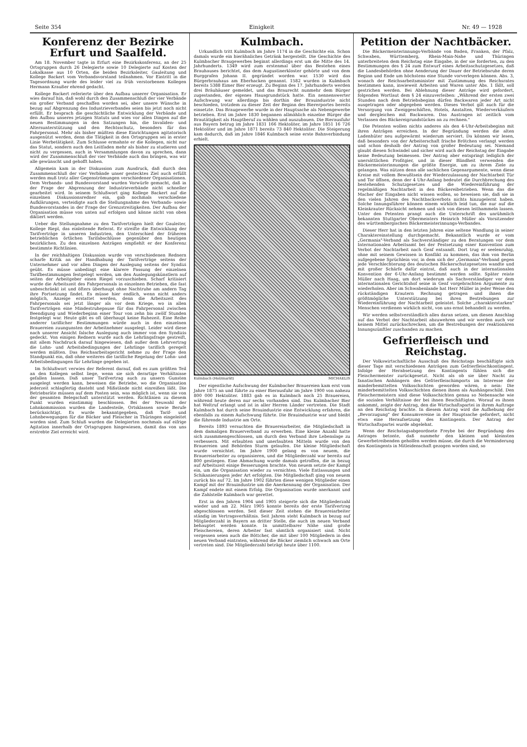Seite 354 Einigkeit Nr. 49 — 1928
Konferenz der Bezirke Erfurt und Saalfeld.
Am 18. November tagte in Erfurt eine Bezirkskonferenz, an der 25 Ortsgruppen durch 26 Delegierte sowie 10 Delegierte auf Kosten der Lokalkasse aus 10 Orten, die beiden Bezirksleiter, Gauleitung und Kollege Backert vom Verbandsvorstand teilnahmen. Vor Eintritt in die Tagesordnung wurde des leider viel zu früh verstorbenen Kollegen Hermann Kraußer ehrend gedacht.
Kollege Backert referierte über den Aufbau unserer Organisation. Er wies darauf hin, daß wohl durch den Zusammenschluß der vier Verbände ein großer Verband geschaffen worden sei, aber unsere Wünsche in bezug auf Abgrenzung des Industrieverbandes seien bis jetzt noch nicht erfüllt. Er besprach die geschichtliche Entwicklung der Verbände und den Aufbau unseres jetzigen Statuts und wies vor allen Dingen auf die neuen Bestimmungen in den Satzungen hin, die Invaliden- und Altersunterstützung und den Rechtsschutz, besonders für das Fahrpersonal. Mehr als bisher müßten diese Einrichtungen agitatorisch ausgenützt werden, denn die Tätigkeit in den Ortsgruppen sei in erster Linie Werbetätigkeit. Zum Schlusse ermahnte er die Kollegen, nicht nur das Statut, sondern auch den Leitfaden mehr als bisher zu studieren und nicht zu vergessen, auch in Versammlungen davon zu sprechen, dann wird der Zusammenschluß der vier Verbände auch das bringen, was wir alle gewünscht und gehofft haben.
Allgemein kam in der Diskussion zum Ausdruck, daß durch den Zusammenschluß der vier Verbände unser gestecktes Ziel auch erfüllt werden muß trotz aller Gegenströmungen verschiedener Organisationen. Dem Verbands- und Bundesvorstand wurden Vorwürfe gemacht, daß in der Frage der Abgrenzung der Industrieverbände nicht schneller gearbeitet wird. In seinem Schlußwort ging Kollege Backert auf die einzelnen Diskussionsredner ein, gab nochmals verschiedene Aufklärungen, verteidigte auch die Stellungnahme des Verbands- sowie Bundesvorstandes in der Frage der Grenzstreitigkeiten. Der Aufbau der Organisation müsse von unten auf erfolgen und könne nicht von oben diktiert werden.
Ueber die Stellungnahme zu den Tarifverträgen hielt der Gauleiter, Kollege Riepl, das einleitende Referat. Er streifte die Entwicklung der Tarifverträge in unseren Industrien, den Unterschied der früheren betrieblichen örtlichen Tarifabschlüsse gegenüber den heutigen bezirklichen. Zu den einzelnen Anträgen empfiehlt er der Konferenz bestimmte Richtlinien.
In der reichhaltigen Diskussion wurde von verschiedenen Rednern scharfe Kritik an der Handhabung der Tarifverträge seitens der Unternehmer und vor allen Dingen der Auslegung seitens der Syndizi geübt. Es müsse unbedingt eine klarere Fassung der einzelnen Tarifbestimmungen festgelegt werden, um den Auslegungskünstlern auf seiten der Arbeitgeber einen Riegel vorzuschieben. Scharf kritisiert wurde die Arbeitszeit des Fahrpersonals in einzelnen Betrieben, die fast unbeschränkt ist und öfters überhaupt ohne Nachtruhe am andern Tag ihre Fortsetzung findet. Es müsse hier endlich, wenn nicht anders möglich, Anzeige erstattet werden, denn die Arbeitszeit des Fahrpersonals sei jetzt länger als vor dem Kriege, wo in allen Tarifverträgen eine Mindestruhepause für das Fahrpersonal zwischen Beendigung und Wiederbeginn einer Tour von zehn bis zwölf Stunden festgelegt war. Heute gibt es oft überhaupt keine Ruhezeit. Eine Reihe anderer tariflicher Bestimmungen würde auch in den einzelnen Brauereien zuungunsten der Arbeitnehmer ausgelegt. Leider wird diese nach unserer Ansicht falsche Auslegung auch immer von den Syndizis gedeckt. Von einigen Rednern wurde auch die Lehrlingsfrage gestreift, mit allem Nachdruck darauf hingewiesen, daß außer dem Lehrvertrag die Lohn- und Arbeitsbedingungen der Lehrlinge tariflich geregelt werden müßten. Das Reichsarbeitsgericht nehme zu der Frage den Standpunkt ein, daß ohne weiteres die tarifliche Regelung der Lohn- und Arbeitsbedingungen für Lehrlinge gegeben ist.
Im Schlußwort verwies der Referent darauf, daß es zum größten Teil an den Kollegen selbst liege, wenn sie sich derartige Verhältnisse gefallen lassen. Daß unser Tarifvertrag auch zu unsern Gunsten ausgelegt werden kann, beweisen die Betriebe, wo die Organisation jederzeit schlagfertig dasteht und Mißstände nicht einreißen läßt. Die Betriebsräte müssen auf dem Posten sein, was möglich ist, wenn sie von der gesamten Belegschaft unterstützt werden. Richtlinien zu diesem Punkt wurden einstimmig beschlossen. Bei der Neuwahl der Lohnkommission wurden die Landesteile, Ortsklassen sowie Berufe berücksichtigt. Es wurde bekanntgegeben, daß Tarif- und Lohnbewegungen für die Bäcker und Fleischer in Thüringen eingeleitet worden sind. Zum Schluß wurden die Delegierten nochmals auf eifrige Agitation innerhalb der Ortsgruppen hingewiesen, damit das von uns erstrebte Ziel erreicht wird.
Kulmbach.
Urkundlich tritt Kulmbach im Jahre 1174 in die Geschichte ein. Schon damals wurde ein bierähnliches Getränk hergestellt. Die Geschichte des Kulmbacher Braugewerbes beginnt allerdings erst um die Mitte des 14. Jahrhunderts. 1349 wird zum erstenmal über das Bestehen eines Brauhauses berichtet, das dem Augustinerkloster gehörte und von dem Burggrafen Johann II. gegründet worden war. 1530 wird das Bürgerbrauhaus am Eberhacken genannt. 1582 wurden in Kulmbach bereits 5388 Eimer Bier erzeugt. Zu Beginn des 17. Jahrhunderts werden drei Bräuhäuser gemeldet, und das Braurecht nunmehr dem Bürger zugestanden, der eigenes Hausgrundstück hatte. Ein nennenswerter Aufschwung war allerdings bis dorthin der Brauindustrie nicht beschieden, trotzdem zu dieser Zeit der Beginn des Biererportes bereits einsetzte. Das Braugewerbe wurde in der Hauptsache als Nebengewerbe betrieben. Erst im Jahre 1830 begannen allmählich einzelne Bürger die Brautätigkeit als Hauptberuf zu wählen und auszubauen. Die Bierausfuhr aus Bayern betrug im Jahre 1831 166 Hektoliter, im Jahre 1851 16 726 Hektoliter und im Jahre 1871 bereits 73 840 Hektoliter. Die Steigerung kam dadurch, daß im Jahre 1846 Kulmbach seine erste Bahnverbindung erhielt.
Kulmbach (Holzmarkt) MICHAELIS
Der eigentliche Aufschwung der Kulmbacher Brauereien kam erst vom Jahre 1875 an und führte zu einer Bierausfuhr im Jahre 1900 von nahezu 800 000 Hektoliter. 1883 gab es in Kulmbach noch 25 Brauereien, während heute deren nur sechs vorhanden sind. Das Kulmbacher Bier hat Weltruf erlangt und ist in aller Herren Länder vertreten. Die Stadt Kulmbach hat durch seine Brauindustrie eine Entwicklung erfahren, die ebenfalls zu einem Aufschwung führte. Die Brauindustrie war und bleibt die führende Industrie am Orte.
Bereits 1893 versuchten die Brauereiarbeiter, die Mitgliedschaft in dem damaligen Brauerverband zu erwerben. Eine kleine Anzahl hatte sich zusammengeschlossen, um durch den Verband ihre Lebenslage zu verbessern. Mit erlaubten und unerlaubten Mitteln wurde von den Brauereien und Behörden Sturm gelaufen. Die kleine Mitgliedschaft wurde vernichtet. Im Jahre 1900 gelang es von neuem, die Brauereiarbeiter zu organisieren, und die Mitgliederzahl war bereits auf 800 gestiegen. Eine Abmachung wurde damals getroffen, die in bezug auf Arbeitszeit einige Besserungen brachte. Von neuem setzte der Kampf ein, um die Organisation wieder zu vernichten. Viele Entlassungen und Schikanierungen jeder Art erfolgten. Die Mitgliedschaft ging von neuem zurück bis auf 72. Im Jahre 1902 führten diese wenigen Mitglieder einen Kampf mit der Brauindustrie um die Anerkennung der Organisation. Der Kampf endete mit einem Erfolg. Die Organisation wurde anerkannt und die Zahlstelle Kulmbach war gerettet.
Erst in den Jahren 1904 und 1905 steigerte sich die Mitgliederzahl wieder und am 22. März 1905 konnte bereits der erste Tarifvertrag abgeschlossen werden. Seit dieser Zeit stehen die Brauereiarbeiter ständig im Vertragsverhältnis. Seit Jahren steht Kulmbach in bezug auf Mitgliederzahl in Bayern an dritter Stelle, die auch im neuen Verband behauptet werden konnte. In unmittelbarer Nähe sind große Fleischereien, deren Arbeiter fast sämtlich organisiert sind. Nicht vergessen seien auch die Böttcher, die mit über 100 Mitgliedern in den neuen Verband eintraten, während die Bäcker ziemlich schwach am Orte vertreten sind. Die Mitgliederzahl beträgt heute über 1100.
Petition der Nachtbäcker.
Die Bäckermeisterinnungs-Verbände von Baden, Franken, der Pfalz, Schwaben, Württemberg, Rhein-Main-Nahe und Thüringen unterbreiteten dem Reichstag eine Eingabe, in der sie forderten, zu den Bestimmungen des § 24 zum Entwurf eines Arbeitsschutzgesetzes, daß die Landesbehörden ohne Aenderung der Dauer der Betriebsruhe deren Beginn und Ende um höchstens eine Stunde vorverlegen können. Abs. 3, wonach der Reichsarbeitsminister mit Zustimmung des Reichsrates bestimmen kann, inwieweit Arbeiten und Waren unter Abs. 1 fällt, soll gestrichen werden. Bei Ablehnung dieser Anträge wird gefordert, folgenden Wortlaut dem § 24 einzuverleiben: „Während der ersten zwei Stunden nach dem Betriebsbeginn dürfen Backwaren jeder Art nicht ausgetragen oder abgegeben werden. Dieses Verbot gilt auch für die Versorgung von Zweiggeschäften, Hotels, Anstalten, Wiederverkäufern und dergleichen mit Backwaren. Das Austragen ist zeitlich vom Verlassen des Bäckereigrundstückes an zu rechnen."
Die Petenten wollen nichts anderes als den 4-Uhr-Arbeitsbeginn mit ihren Anträgen erreichen. In der Begründung werden die alten Ladenhüter neu aufgewärmt wiederum serviert. Da können wir lesen, daß besonders von der Arbeiterschaft frische Brötchen verlangt werden und schon deshalb der Antrag von großer Bedeutung sei. Niemand glaubt diesen Schwindel und sicher wird auch der Reichstag der Eingabe keine Bedeutung beimessen. Der Antrag aber entspringt lediglich der unersättlichen Profitgier, und in dieser Blindheit verwenden die Bäckermeisterinnungen die größte Energie, um zu ihrem Ziele zu gelangen. Was nützen denn alle sachlichen Gegenargumente, wenn diese Kreise mit vollem Bewußtsein der Wiederzulassung der Nachtarbeit Tür und Tor öffnen, denn der 4 Uhr-Anfang bedeutet die Durchbrechung des bestehenden Schutzgesetzes und die Wiedereinführung der regelmäßigen Nachtarbeit in den Bäckereibetrieben. Wenn das die Macher der Eingaben nicht wissen wollen, so beweisen sie, daß sie in den vielen Jahren des Nachtbackverbots nichts hinzugelernt haben. Solche Innungsführer können einem wirklich leid tun, die nur auf die Kleinkrauter Rücksicht nehmen und sich von diesen leithammeln lassen. Unter den Petenten prangt auch die Unterschrift des unrühmlich bekannten Stuttgarter Obermeisters Heinrich Müller als Vorsitzender des württembergischen Bäckermeisterinnungs-Verbandes.
Dieser Herr hat in den letzten Jahren eine seltene Wandlung in seiner Charaktereinstellung durchgemacht. Bekanntlich wurde er vom „Germania"-Verband als Sachverständiger zu den Beratungen vor dem Internationalen Arbeitsamt bei der Festsetzung einer Konvention zum Verbot der Nachtarbeit nach Genf entsandt. Dort trug er seelenruhig, ohne mit seinem Gewissen in Konflikt zu kommen, das ihm von Berlin aufgegebene Sprüchlein vor, in dem sich der „Germania"-Verband gegen jede Verschlechterung des deutschen Bäckerschutzgesetzes wandte und mit großer Schärfe dafür eintrat, daß auch in der internationalen Konvention der 6-Uhr-Anfang bestimmt werden sollte. Später reiste Müller nach Haag, um dort wiederum als Sachverständiger vor dem internationalen Gerichtshof seine in Genf vorgebrachten Argumente zu wiederholen. Aber im Schwabenlande hat Herr Müller in jeder Weise den rückständigen Krautern Rechnung getragen und ihnen die größtmögliche Unterstützung bei ihren Bestrebungen zur Wiedereinführung der Nachtarbeit geleistet. Solche „charakterstarken" Menschen verdienen wirklich nicht, von uns ernst behandelt zu werden.
Wir werden selbstverständlich alles daran setzen, um diesen Anschlag auf das Verbot der Nachtarbeit abzuwehren und wir werden auch vor keinem Mittel zurückschrecken, um die Bestrebungen der reaktionären Innungszünftler zuschanden zu machen.
Gefrierfleisch und Reichstag.
Der Volkswirtschaftliche Ausschuß des Reichstags beschäftigte sich dieser Tage mit verschiedenen Anträgen zum Gefrierfleischkontingent. Infolge der Herabsetzung des Kontingents fühlen sich die Fleischermeister zurückgesetzt. Nicht als ob sie über Nacht zu fanatischen Anhängern des Gefrierfleischimports im Interesse der minderbemittelten Volksschichten geworden wären, o nein: Die minderbemittelten Volksschichten dienen ihnen als Aushängeschild. Den Fleischermeistern sind diese Volksschichten genau so Nebensache wie die sozialen Verhältnisse der bei ihnen Beschäftigten. Worauf es ihnen ankommt, zeigte der Antrag, den die Wirtschaftspartei in ihrem Auftrage an den Reichstag brachte. In diesem Antrag wird die Aufhebung der „Bevorzugung" der Konsumvereine in der Hauptsache gefordert, nicht etwa eine Heraufsetzung des Kontingents. Der Antrag der Wirtschaftspartei wurde abgelehnt.
Wenn der Reichstagsabgeordnete Freybe bei der Begründung des Antrages betonte, daß nunmehr den kleinen und kleinsten Gewerbetreibenden geholfen werden müsse, die durch die Verminderung des Kontingents in Mitleidenschaft gezogen worden sind, so